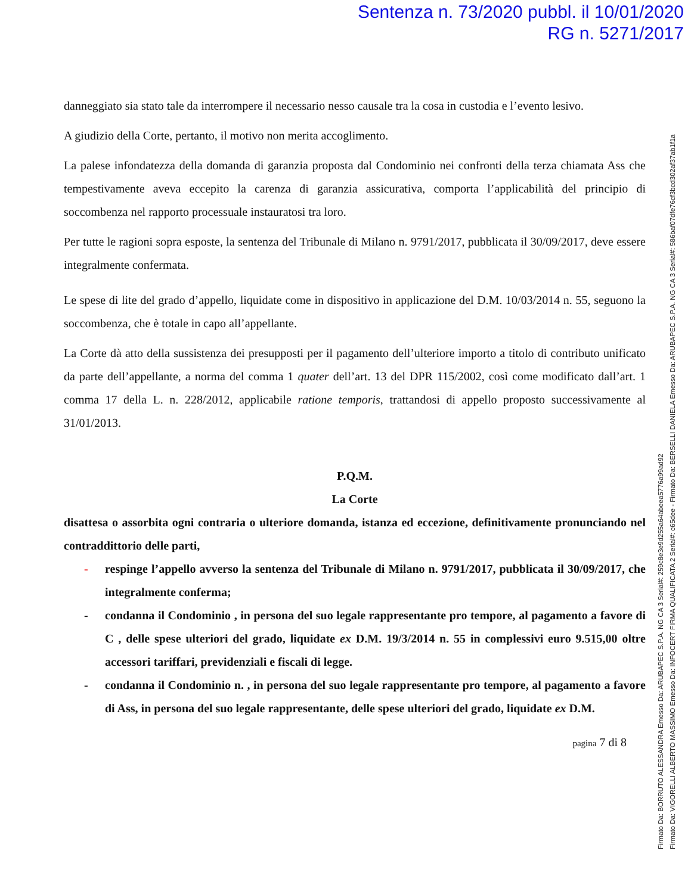Sentenza n. 73/2020 pubbl. il 10/01/2020
RG n. 5271/2017
Firmato Da: BORRUTO ALESSANDRA Emesso Da: ARUBAPEC S.P.A. NG CA 3 Serial#: 259c8e3e9d255a64abeea5776a99ad92
Firmato Da: VIGORELLI ALBERTO MASSIMO Emesso Da: INFOCERT FIRMA QUALIFICATA 2 Serial#: c65dee - Firmato Da: BERSELLI DANIELA Emesso Da: ARUBAPEC S.P.A. NG CA 3 Serial#: 586baf07dfe76cf3bcd302af37ab1f1a
danneggiato sia stato tale da interrompere il necessario nesso causale tra la cosa in custodia e l’evento lesivo.
A giudizio della Corte, pertanto, il motivo non merita accoglimento.
La palese infondatezza della domanda di garanzia proposta dal Condominio nei confronti della terza chiamata Ass che tempestivamente aveva eccepito la carenza di garanzia assicurativa, comporta l’applicabilità del principio di soccombenza nel rapporto processuale instauratosi tra loro.
Per tutte le ragioni sopra esposte, la sentenza del Tribunale di Milano n. 9791/2017, pubblicata il 30/09/2017, deve essere integralmente confermata.
Le spese di lite del grado d’appello, liquidate come in dispositivo in applicazione del D.M. 10/03/2014 n. 55, seguono la soccombenza, che è totale in capo all’appellante.
La Corte dà atto della sussistenza dei presupposti per il pagamento dell’ulteriore importo a titolo di contributo unificato da parte dell’appellante, a norma del comma 1 quater dell’art. 13 del DPR 115/2002, così come modificato dall’art. 1 comma 17 della L. n. 228/2012, applicabile ratione temporis, trattandosi di appello proposto successivamente al 31/01/2013.
P.Q.M.
La Corte
disattesa o assorbita ogni contraria o ulteriore domanda, istanza ed eccezione, definitivamente pronunciando nel contraddittorio delle parti,
- respinge l’appello avverso la sentenza del Tribunale di Milano n. 9791/2017, pubblicata il 30/09/2017, che integralmente conferma;
- condanna il Condominio , in persona del suo legale rappresentante pro tempore, al pagamento a favore di C , delle spese ulteriori del grado, liquidate ex D.M. 19/3/2014 n. 55 in complessivi euro 9.515,00 oltre accessori tariffari, previdenziali e fiscali di legge.
- condanna il Condominio n. , in persona del suo legale rappresentante pro tempore, al pagamento a favore di Ass, in persona del suo legale rappresentante, delle spese ulteriori del grado, liquidate ex D.M.
pagina 7 di 8